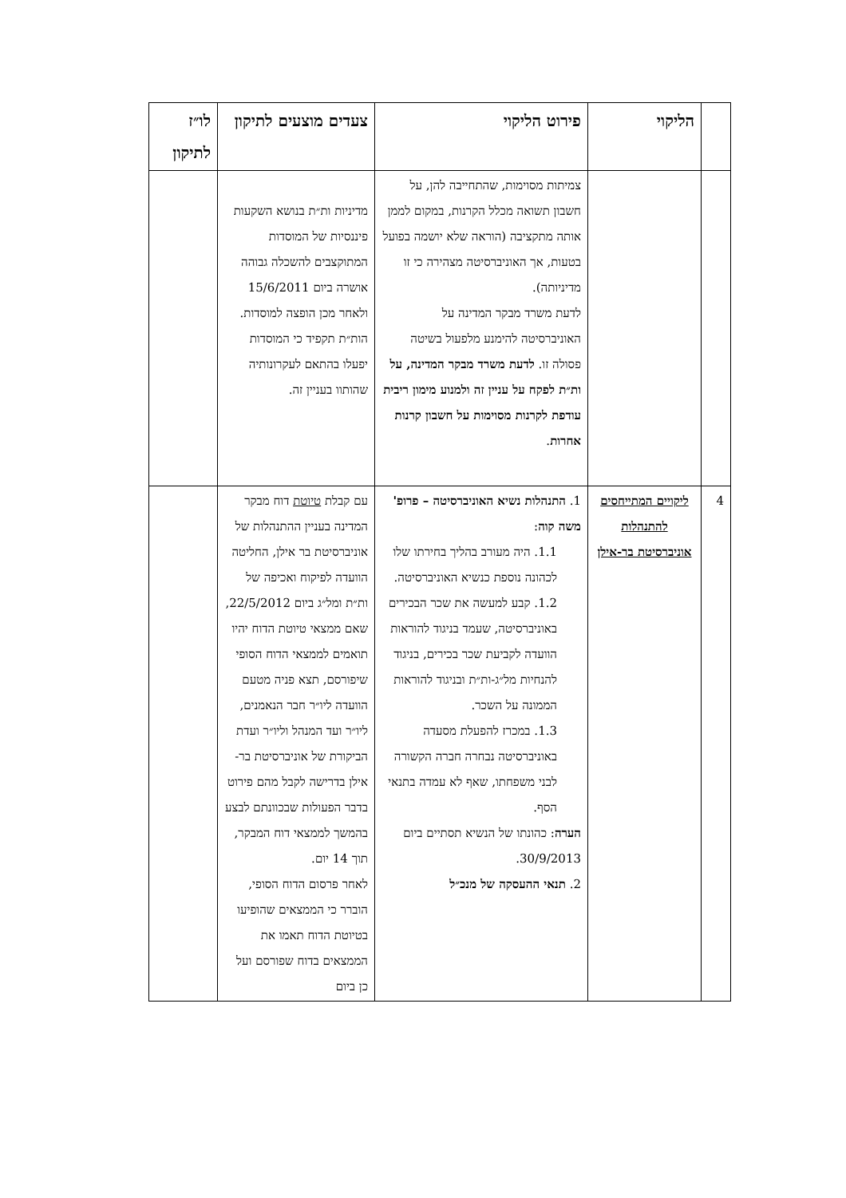| | הליקוי | פירוט הליקוי | צעדים מוצעים לתיקון | לו״ז לתיקון |
| --- | --- | --- | --- | --- |
| | | צמיתות מסוימות, שהתחייבה להן, על חשבון תשואה מכלל הקרנות, במקום לממן אותה מתקציבה (הוראה שלא יושמה בפועל בטעות, אך האוניברסיטה מצהירה כי זו מדיניותה). לדעת משרד מבקר המדינה על האוניברסיטה להימנע מלפעול בשיטה פסולה זו. לדעת משרד מבקר המדינה, על ות״ת לפקח על עניין זה ולמנוע מימון ריבית עודפת לקרנות מסוימות על חשבון קרנות אחרות . | מדיניות ות״ת בנושא השקעות פיננסיות של המוסדות המתוקצבים להשכלה גבוהה אושרה ביום 15/6/2011 ולאחר מכן הופצה למוסדות. הות״ת תקפיד כי המוסדות יפעלו בהתאם לעקרונותיה שהותוו בעניין זה. | |
| 4 | ליקויים המתייחסים להתנהלות אוניברסיטת בר-אילן | 1. התנהלות נשיא האוניברסיטה – פרופ' משה קוה : 1.1. היה מעורב בהליך בחירתו שלו לכהונה נוספת כנשיא האוניברסיטה. 1.2. קבע למעשה את שכר הבכירים באוניברסיטה, שעמד בניגוד להוראות הוועדה לקביעת שכר בכירים, בניגוד להנחיות מל״ג-ות״ת ובניגוד להוראות הממונה על השכר. 1.3. במכרז להפעלת מסעדה באוניברסיטה נבחרה חברה הקשורה לבני משפחתו, שאף לא עמדה בתנאי הסף. הערה : כהונתו של הנשיא תסתיים ביום 30/9/2013. 2. תנאי ההעסקה של מנכ״ל | עם קבלת טיוטת דוח מבקר המדינה בעניין ההתנהלות של אוניברסיטת בר אילן, החליטה הוועדה לפיקוח ואכיפה של ות״ת ומל״ג ביום 22/5/2012, שאם ממצאי טיוטת הדוח יהיו תואמים לממצאי הדוח הסופי שיפורסם, תצא פניה מטעם הוועדה ליו״ר חבר הנאמנים, ליו״ר ועד המנהל וליו״ר ועדת הביקורת של אוניברסיטת בר-אילן בדרישה לקבל מהם פירוט בדבר הפעולות שבכוונתם לבצע בהמשך לממצאי דוח המבקר, תוך 14 יום. לאחר פרסום הדוח הסופי, הוברר כי הממצאים שהופיעו בטיוטת הדוח תאמו את הממצאים בדוח שפורסם ועל כן ביום | |